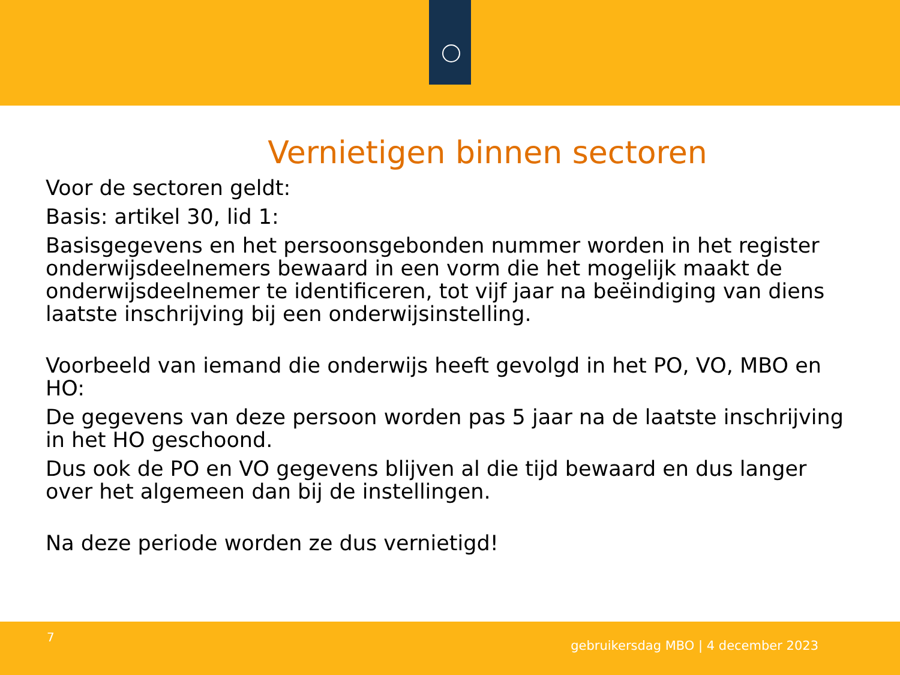Vernietigen binnen sectoren
Voor de sectoren geldt:
Basis: artikel 30, lid 1:
Basisgegevens en het persoonsgebonden nummer worden in het register onderwijsdeelnemers bewaard in een vorm die het mogelijk maakt de onderwijsdeelnemer te identificeren, tot vijf jaar na beëindiging van diens laatste inschrijving bij een onderwijsinstelling.
Voorbeeld van iemand die onderwijs heeft gevolgd in het PO, VO, MBO en HO:
De gegevens van deze persoon worden pas 5 jaar na de laatste inschrijving in het HO geschoond.
Dus ook de PO en VO gegevens blijven al die tijd bewaard en dus langer over het algemeen dan bij de instellingen.
Na deze periode worden ze dus vernietigd!
7
gebruikersdag MBO | 4 december 2023